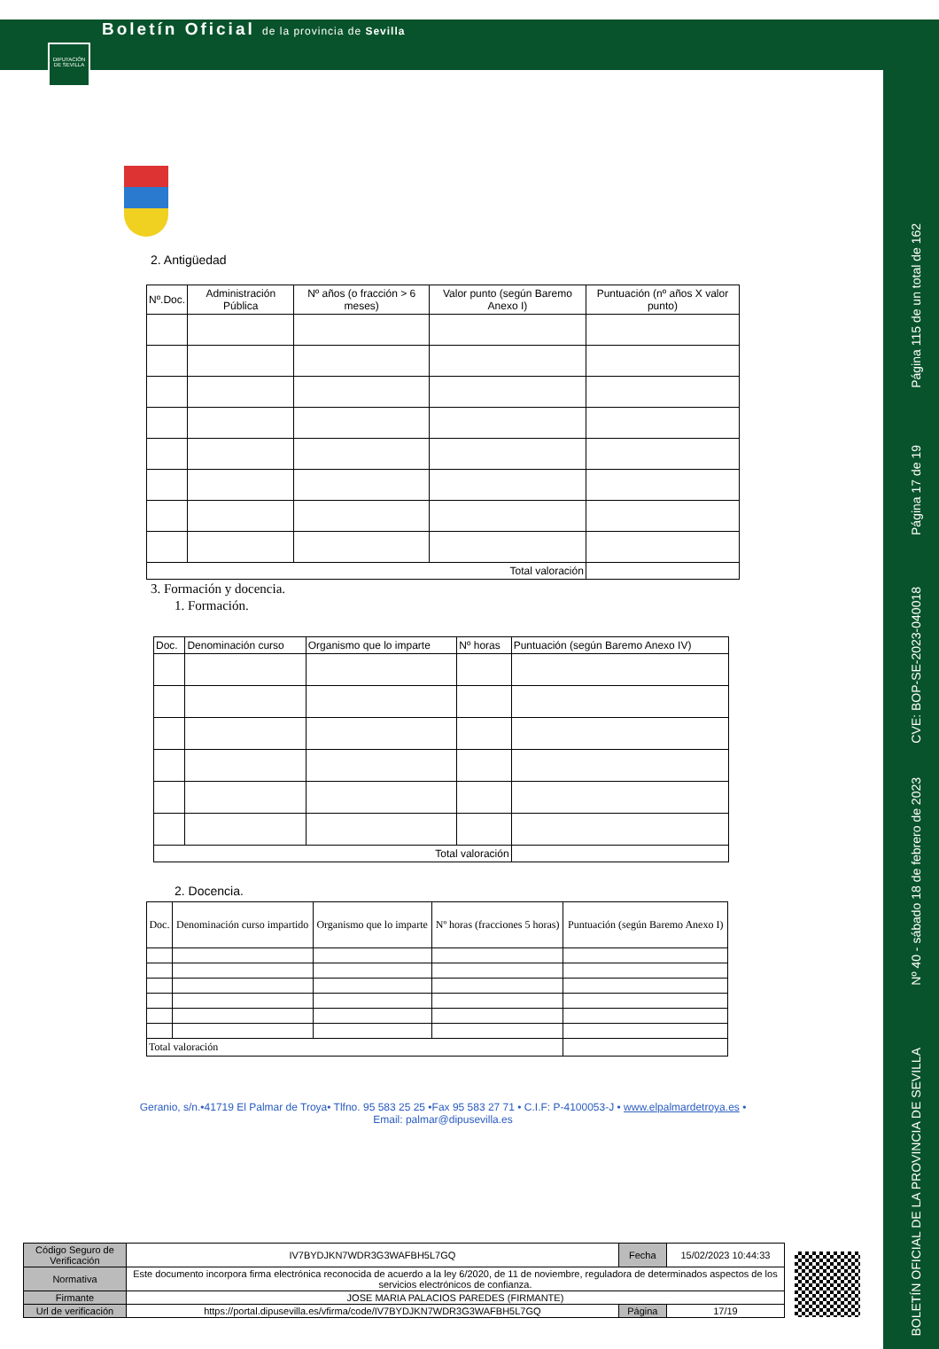DIPUTACIÓN DE SEVILLA
Boletín Oficial de la provincia de Sevilla
Página 115 de un total de 162
Página 17 de 19
CVE: BOP-SE-2023-040018
Nº 40 - sábado 18 de febrero de 2023
BOLETÍN OFICIAL DE LA PROVINCIA DE SEVILLA
2. Antigüedad
| Nº.Doc. | Administración Pública | Nº años (o fracción > 6 meses) | Valor punto (según Baremo Anexo I) | Puntuación (nº años X valor punto) |
| --- | --- | --- | --- | --- |
| Total valoración | | | | |
3. Formación y docencia.
1. Formación.
| Doc. | Denominación curso | Organismo que lo imparte | Nº horas | Puntuación (según Baremo Anexo IV) |
| --- | --- | --- | --- | --- |
| Total valoración | | | | |
2. Docencia.
| Doc. | Denominación curso impartido | Organismo que lo imparte | Nº horas (fracciones 5 horas) | Puntuación (según Baremo Anexo I) |
| --- | --- | --- | --- | --- |
| Total valoración | | | | |
Geranio, s/n.•41719 El Palmar de Troya• Tlfno. 95 583 25 25 •Fax 95 583 27 71 • C.I.F: P-4100053-J • www.elpalmardetroya.es •
Email: palmar@dipusevilla.es
| Código Seguro de Verificación | IV7BYDJKN7WDR3G3WAFBH5L7GQ | Fecha | 15/02/2023 10:44:33 |
| Normativa | Este documento incorpora firma electrónica reconocida de acuerdo a la ley 6/2020, de 11 de noviembre, reguladora de determinados aspectos de los servicios electrónicos de confianza. | | |
| Firmante | JOSE MARIA PALACIOS PAREDES (FIRMANTE) | | |
| Url de verificación | https://portal.dipusevilla.es/vfirma/code/IV7BYDJKN7WDR3G3WAFBH5L7GQ | Página | 17/19 |